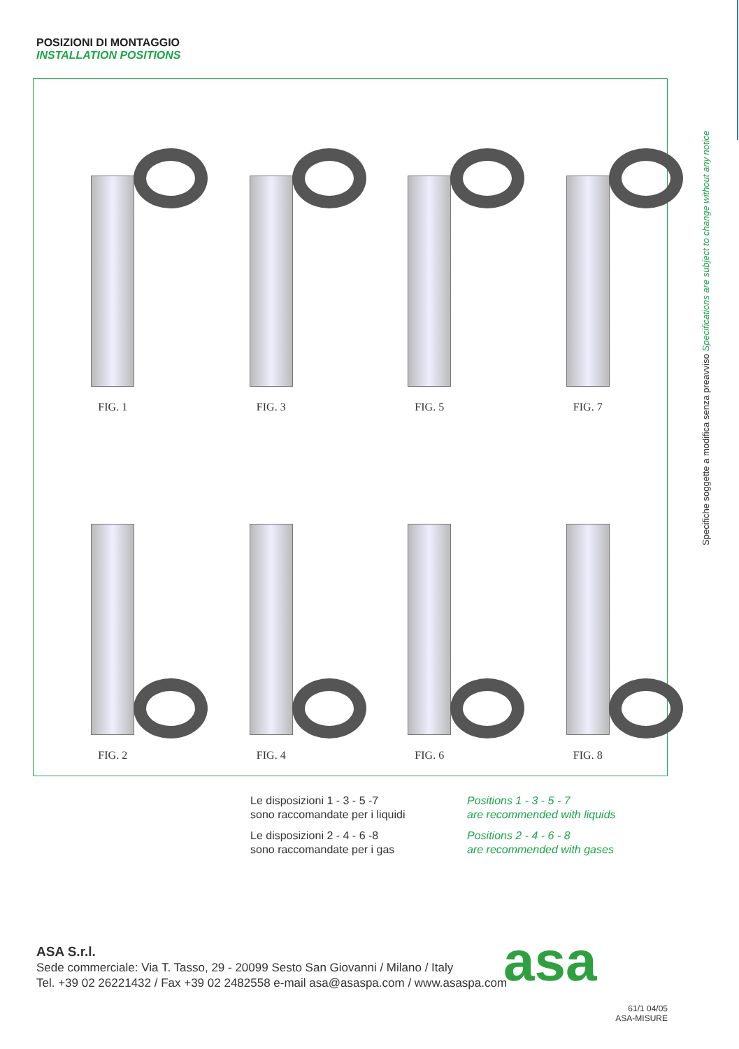POSIZIONI DI MONTAGGIO
INSTALLATION POSITIONS
FIG. 1
FIG. 3
FIG. 5
FIG. 7
FIG. 2
FIG. 4
FIG. 6
FIG. 8
Le disposizioni 1 - 3 - 5 -7
sono raccomandate per i liquidi
Positions 1 - 3 - 5 - 7
are recommended with liquids
Le disposizioni 2 - 4 - 6 -8
sono raccomandate per i gas
Positions 2 - 4 - 6 - 8
are recommended with gases
Specifiche soggette a modifica senza preavviso Specifications are subject to change without any notice
ASA S.r.l.
Sede commerciale: Via T. Tasso, 29 - 20099 Sesto San Giovanni / Milano / Italy
Tel. +39 02 26221432 / Fax +39 02 2482558 e-mail asa@asaspa.com / www.asaspa.com
asa
61/1 04/05
ASA-MISURE